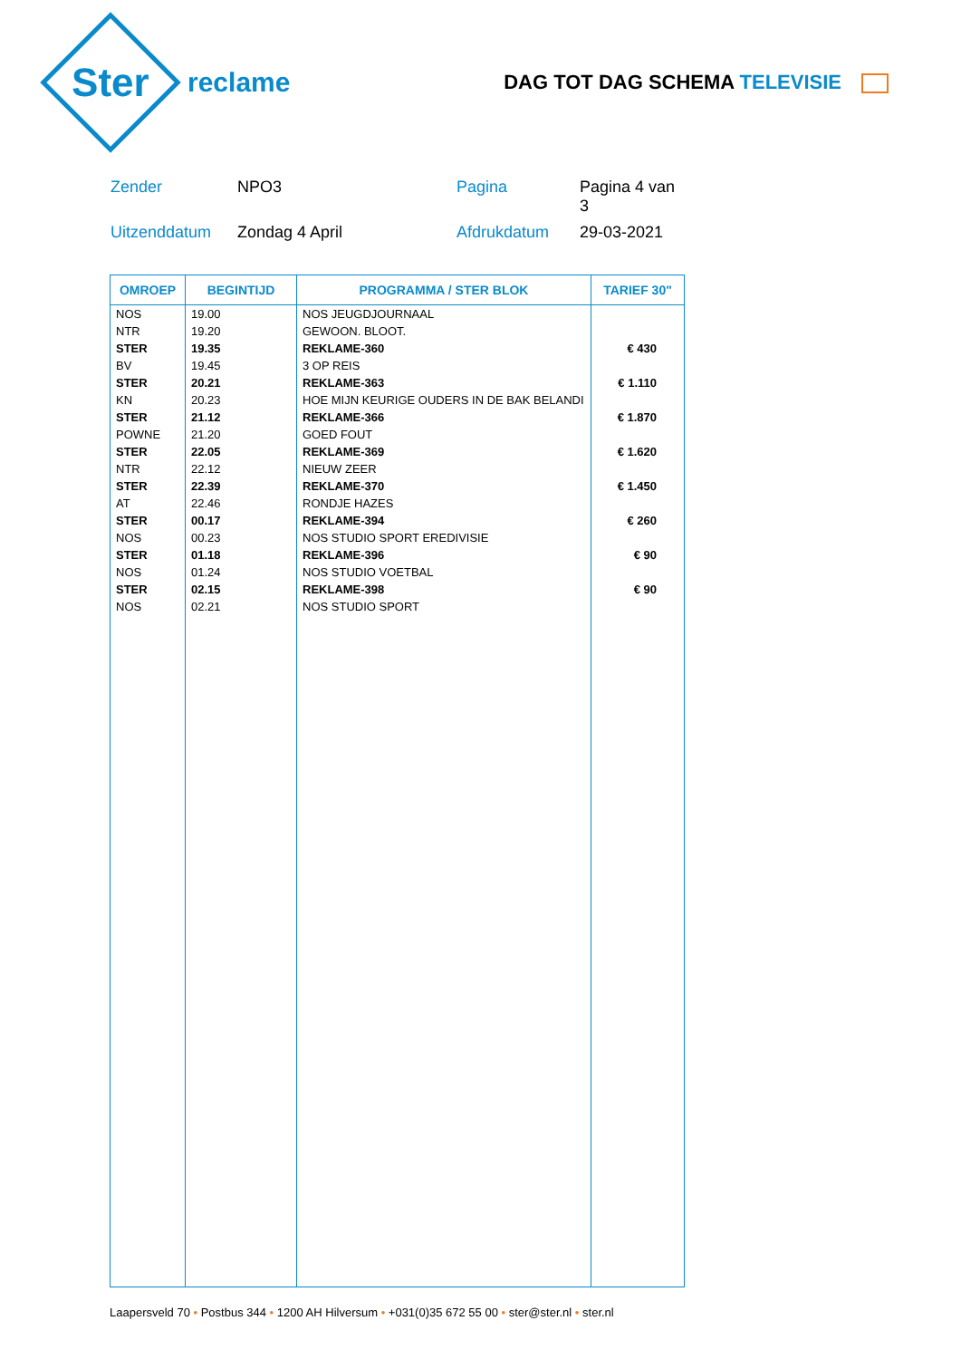Ster
reclame
DAG TOT DAG SCHEMA TELEVISIE
Zender
NPO3
Pagina
Pagina 4 van 3
Uitzenddatum
Zondag 4 April
Afdrukdatum
29-03-2021
| OMROEP | BEGINTIJD | PROGRAMMA / STER BLOK | TARIEF 30" |
| --- | --- | --- | --- |
| NOS | 19.00 | NOS JEUGDJOURNAAL | |
| NTR | 19.20 | GEWOON. BLOOT. | |
| STER | 19.35 | REKLAME-360 | € 430 |
| BV | 19.45 | 3 OP REIS | |
| STER | 20.21 | REKLAME-363 | € 1.110 |
| KN | 20.23 | HOE MIJN KEURIGE OUDERS IN DE BAK BELANDI | |
| STER | 21.12 | REKLAME-366 | € 1.870 |
| POWNE | 21.20 | GOED FOUT | |
| STER | 22.05 | REKLAME-369 | € 1.620 |
| NTR | 22.12 | NIEUW ZEER | |
| STER | 22.39 | REKLAME-370 | € 1.450 |
| AT | 22.46 | RONDJE HAZES | |
| STER | 00.17 | REKLAME-394 | € 260 |
| NOS | 00.23 | NOS STUDIO SPORT EREDIVISIE | |
| STER | 01.18 | REKLAME-396 | € 90 |
| NOS | 01.24 | NOS STUDIO VOETBAL | |
| STER | 02.15 | REKLAME-398 | € 90 |
| NOS | 02.21 | NOS STUDIO SPORT | |
Laapersveld 70 • Postbus 344 • 1200 AH Hilversum • +031(0)35 672 55 00 • ster@ster.nl • ster.nl